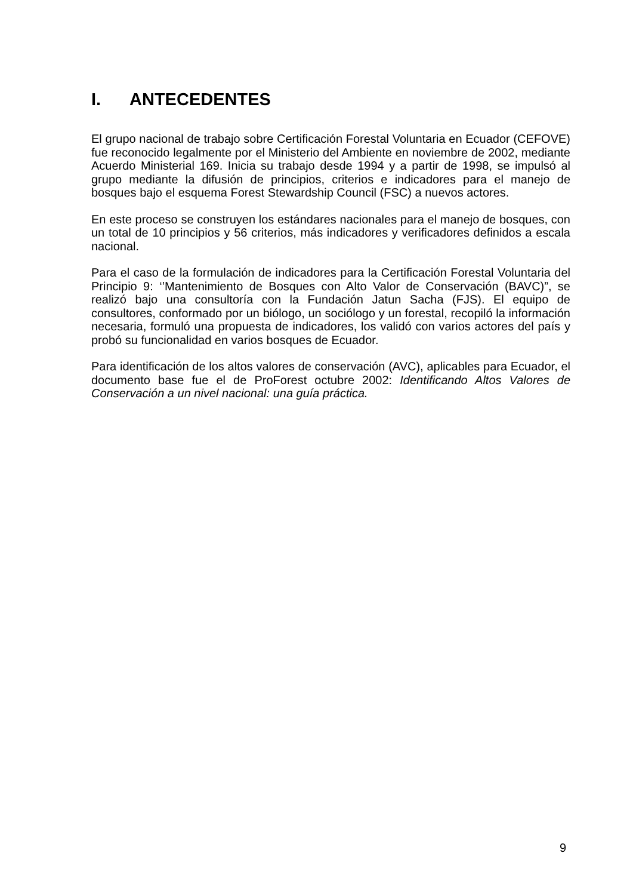I. ANTECEDENTES
El grupo nacional de trabajo sobre Certificación Forestal Voluntaria en Ecuador (CEFOVE) fue reconocido legalmente por el Ministerio del Ambiente en noviembre de 2002, mediante Acuerdo Ministerial 169. Inicia su trabajo desde 1994 y a partir de 1998, se impulsó al grupo mediante la difusión de principios, criterios e indicadores para el manejo de bosques bajo el esquema Forest Stewardship Council (FSC) a nuevos actores.
En este proceso se construyen los estándares nacionales para el manejo de bosques, con un total de 10 principios y 56 criterios, más indicadores y verificadores definidos a escala nacional.
Para el caso de la formulación de indicadores para la Certificación Forestal Voluntaria del Principio 9: ‘’Mantenimiento de Bosques con Alto Valor de Conservación (BAVC)”, se realizó bajo una consultoría con la Fundación Jatun Sacha (FJS). El equipo de consultores, conformado por un biólogo, un sociólogo y un forestal, recopiló la información necesaria, formuló una propuesta de indicadores, los validó con varios actores del país y probó su funcionalidad en varios bosques de Ecuador.
Para identificación de los altos valores de conservación (AVC), aplicables para Ecuador, el documento base fue el de ProForest octubre 2002: Identificando Altos Valores de Conservación a un nivel nacional: una guía práctica.
9